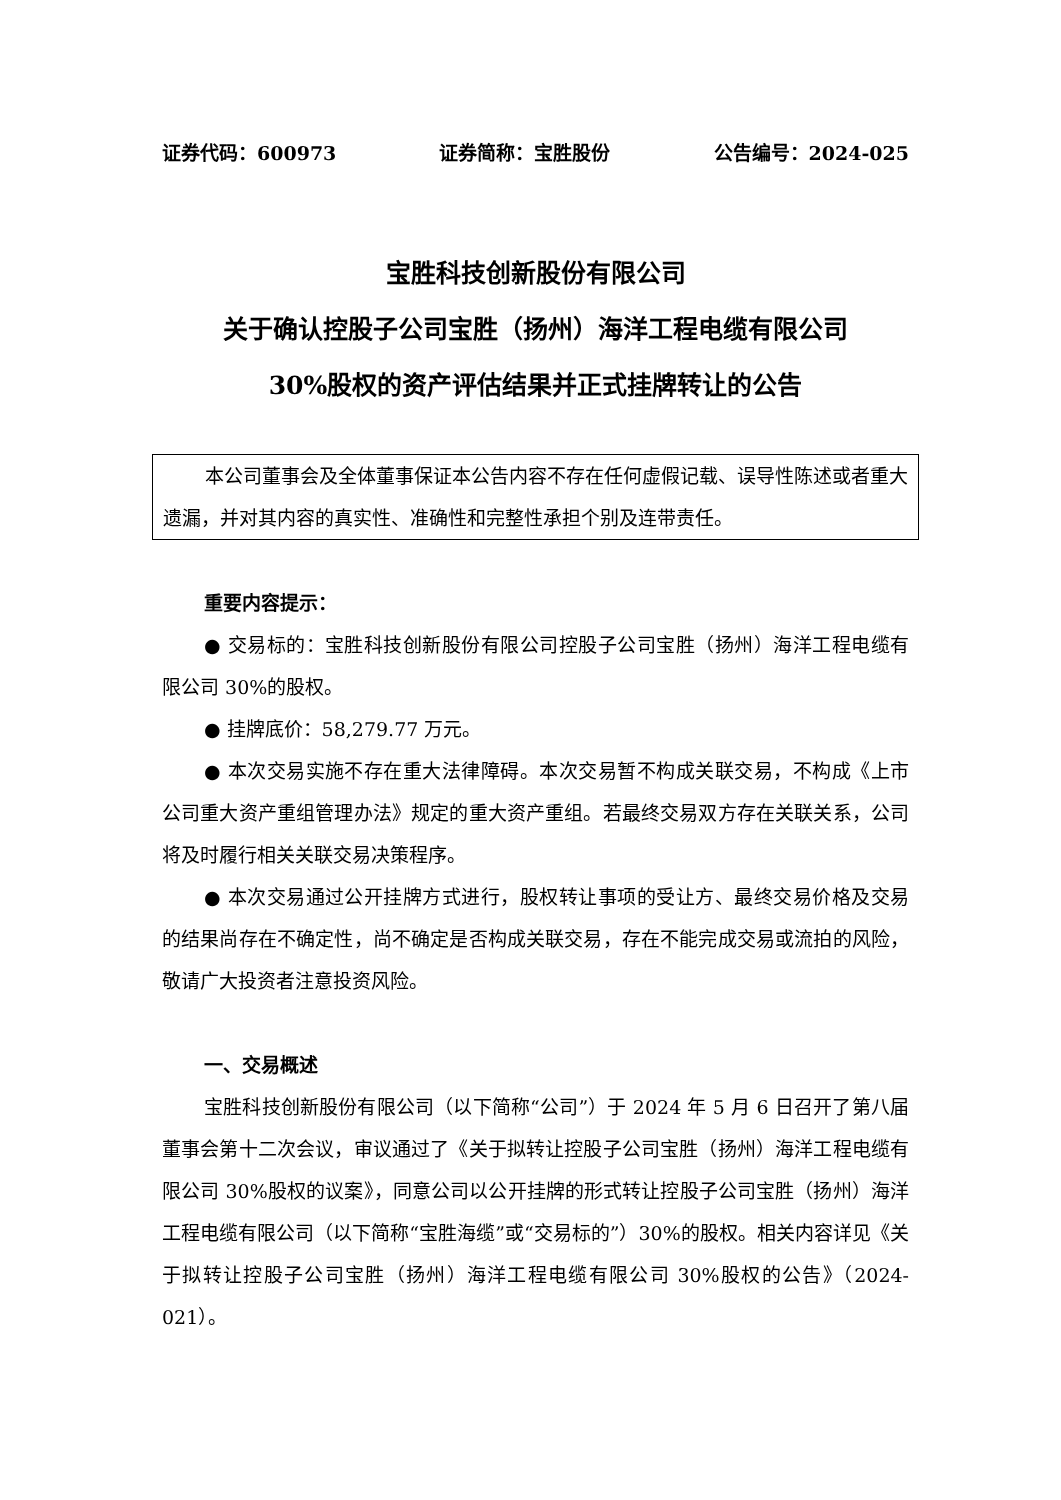证券代码：600973 证券简称：宝胜股份 公告编号：2024-025
宝胜科技创新股份有限公司
关于确认控股子公司宝胜（扬州）海洋工程电缆有限公司
30%股权的资产评估结果并正式挂牌转让的公告
本公司董事会及全体董事保证本公告内容不存在任何虚假记载、误导性陈述或者重大遗漏，并对其内容的真实性、准确性和完整性承担个别及连带责任。
重要内容提示：
● 交易标的：宝胜科技创新股份有限公司控股子公司宝胜（扬州）海洋工程电缆有限公司 30%的股权。
● 挂牌底价：58,279.77 万元。
● 本次交易实施不存在重大法律障碍。本次交易暂不构成关联交易，不构成《上市公司重大资产重组管理办法》规定的重大资产重组。若最终交易双方存在关联关系，公司将及时履行相关关联交易决策程序。
● 本次交易通过公开挂牌方式进行，股权转让事项的受让方、最终交易价格及交易的结果尚存在不确定性，尚不确定是否构成关联交易，存在不能完成交易或流拍的风险，敬请广大投资者注意投资风险。
一、交易概述
宝胜科技创新股份有限公司（以下简称“公司”）于 2024 年 5 月 6 日召开了第八届董事会第十二次会议，审议通过了《关于拟转让控股子公司宝胜（扬州）海洋工程电缆有限公司 30%股权的议案》，同意公司以公开挂牌的形式转让控股子公司宝胜（扬州）海洋工程电缆有限公司（以下简称“宝胜海缆”或“交易标的”）30%的股权。相关内容详见《关于拟转让控股子公司宝胜（扬州）海洋工程电缆有限公司 30%股权的公告》（2024-021）。